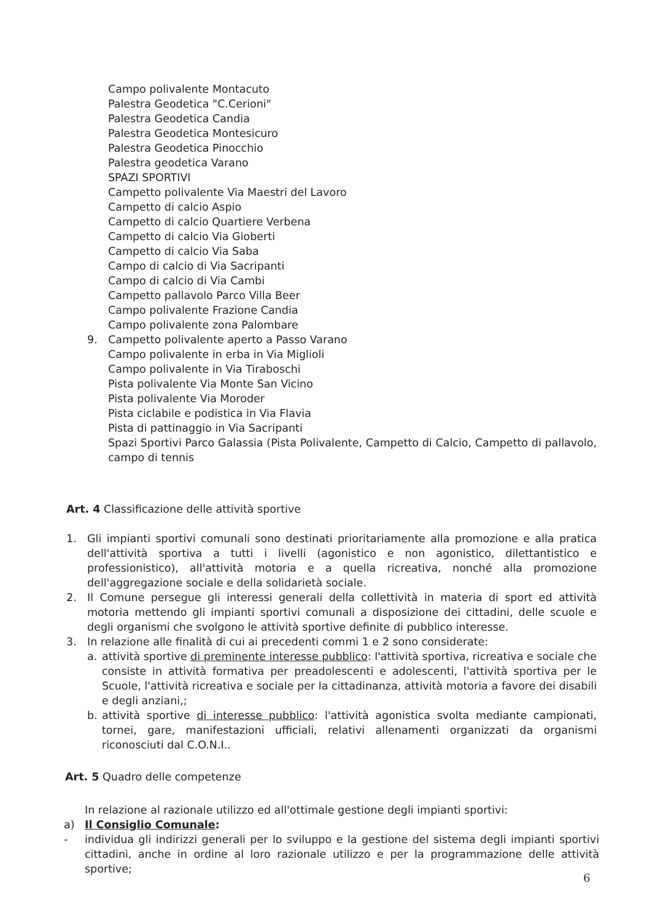Campo polivalente Montacuto
Palestra Geodetica "C.Cerioni"
Palestra Geodetica Candia
Palestra Geodetica Montesicuro
Palestra Geodetica Pinocchio
Palestra geodetica Varano
SPAZI SPORTIVI
Campetto polivalente Via Maestri del Lavoro
Campetto di calcio Aspio
Campetto di calcio Quartiere Verbena
Campetto di calcio Via Gioberti
Campetto di calcio Via Saba
Campo di calcio di Via Sacripanti
Campo di calcio di Via Cambi
Campetto pallavolo Parco Villa Beer
Campo polivalente Frazione Candia
Campo polivalente zona Palombare
9. Campetto polivalente aperto a Passo Varano
Campo polivalente in erba in Via Miglioli
Campo polivalente in Via Tiraboschi
Pista polivalente Via Monte San Vicino
Pista polivalente Via Moroder
Pista ciclabile e podistica in Via Flavia
Pista di pattinaggio in Via Sacripanti
Spazi Sportivi Parco Galassia (Pista Polivalente, Campetto di Calcio, Campetto di pallavolo, campo di tennis
Art. 4 Classificazione delle attività sportive
1. Gli impianti sportivi comunali sono destinati prioritariamente alla promozione e alla pratica dell'attività sportiva a tutti i livelli (agonistico e non agonistico, dilettantistico e professionistico), all'attività motoria e a quella ricreativa, nonché alla promozione dell'aggregazione sociale e della solidarietà sociale.
2. Il Comune persegue gli interessi generali della collettività in materia di sport ed attività motoria mettendo gli impianti sportivi comunali a disposizione dei cittadini, delle scuole e degli organismi che svolgono le attività sportive definite di pubblico interesse.
3. In relazione alle finalità di cui ai precedenti commi 1 e 2 sono considerate:
a. attività sportive di preminente interesse pubblico: l'attività sportiva, ricreativa e sociale che consiste in attività formativa per preadolescenti e adolescenti, l'attività sportiva per le Scuole, l'attività ricreativa e sociale per la cittadinanza, attività motoria a favore dei disabili e degli anziani,;
b. attività sportive di interesse pubblico: l'attività agonistica svolta mediante campionati, tornei, gare, manifestazioni ufficiali, relativi allenamenti organizzati da organismi riconosciuti dal C.O.N.I..
Art. 5 Quadro delle competenze
In relazione al razionale utilizzo ed all'ottimale gestione degli impianti sportivi:
a) Il Consiglio Comunale:
- individua gli indirizzi generali per lo sviluppo e la gestione del sistema degli impianti sportivi cittadini, anche in ordine al loro razionale utilizzo e per la programmazione delle attività sportive;
6